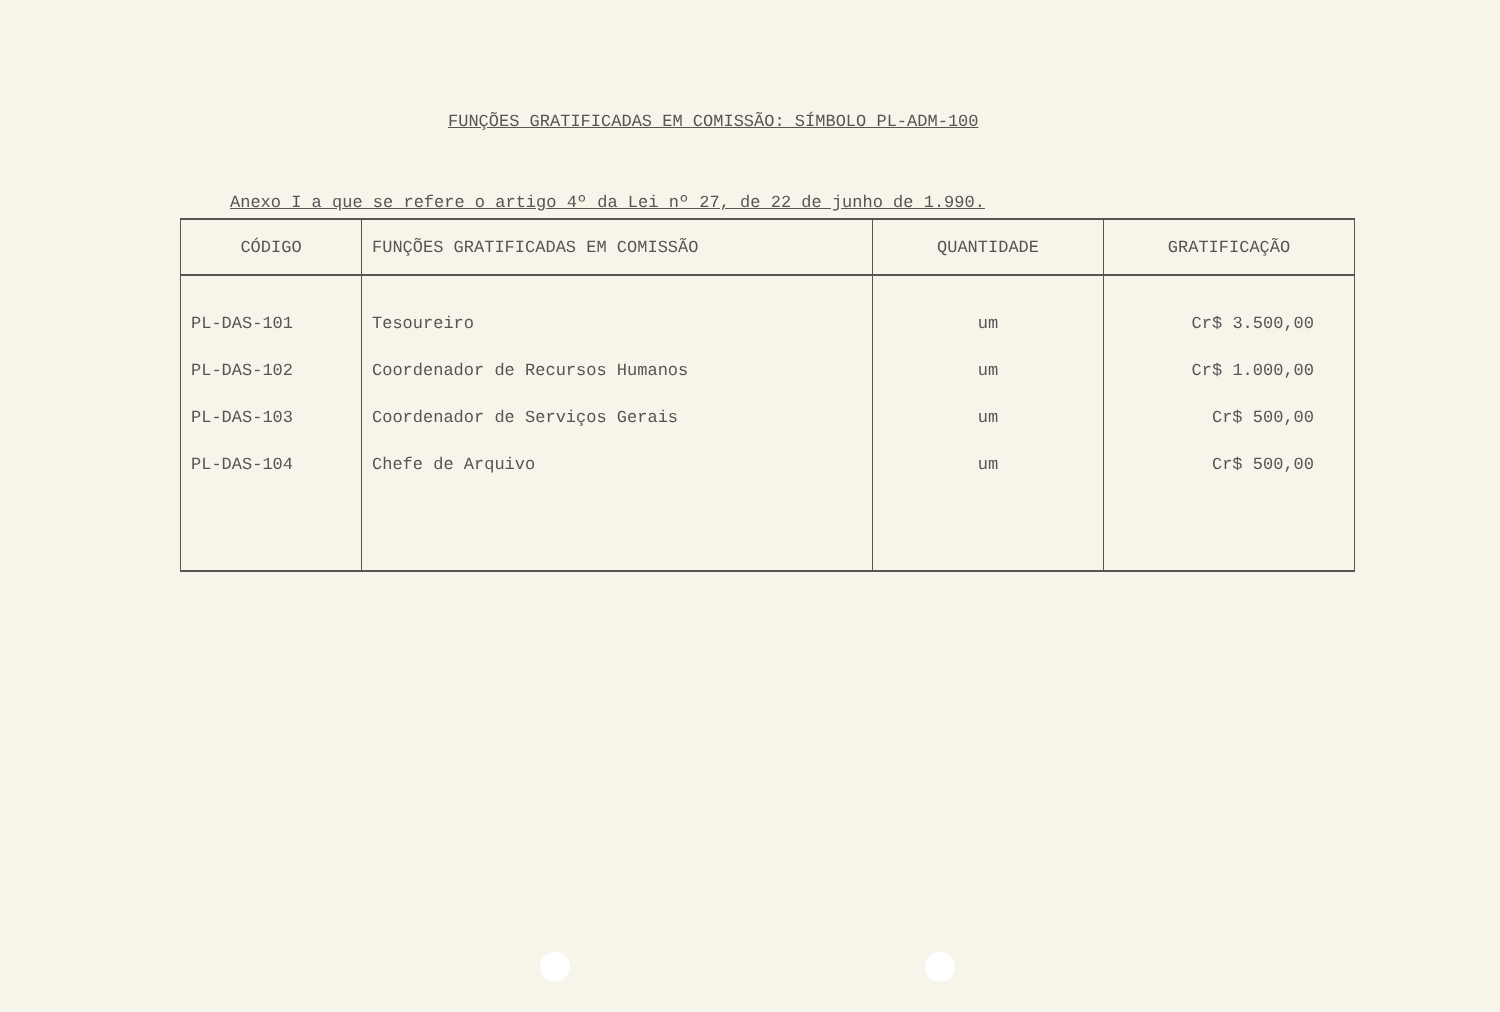FUNÇÕES GRATIFICADAS EM COMISSÃO: SÍMBOLO PL-ADM-100
Anexo I a que se refere o artigo 4º da Lei nº 27, de 22 de junho de 1.990.
| CÓDIGO | FUNÇÕES GRATIFICADAS EM COMISSÃO | QUANTIDADE | GRATIFICAÇÃO |
| --- | --- | --- | --- |
| PL-DAS-101 | Tesoureiro | um | Cr$ 3.500,00 |
| PL-DAS-102 | Coordenador de Recursos Humanos | um | Cr$ 1.000,00 |
| PL-DAS-103 | Coordenador de Serviços Gerais | um | Cr$ 500,00 |
| PL-DAS-104 | Chefe de Arquivo | um | Cr$ 500,00 |